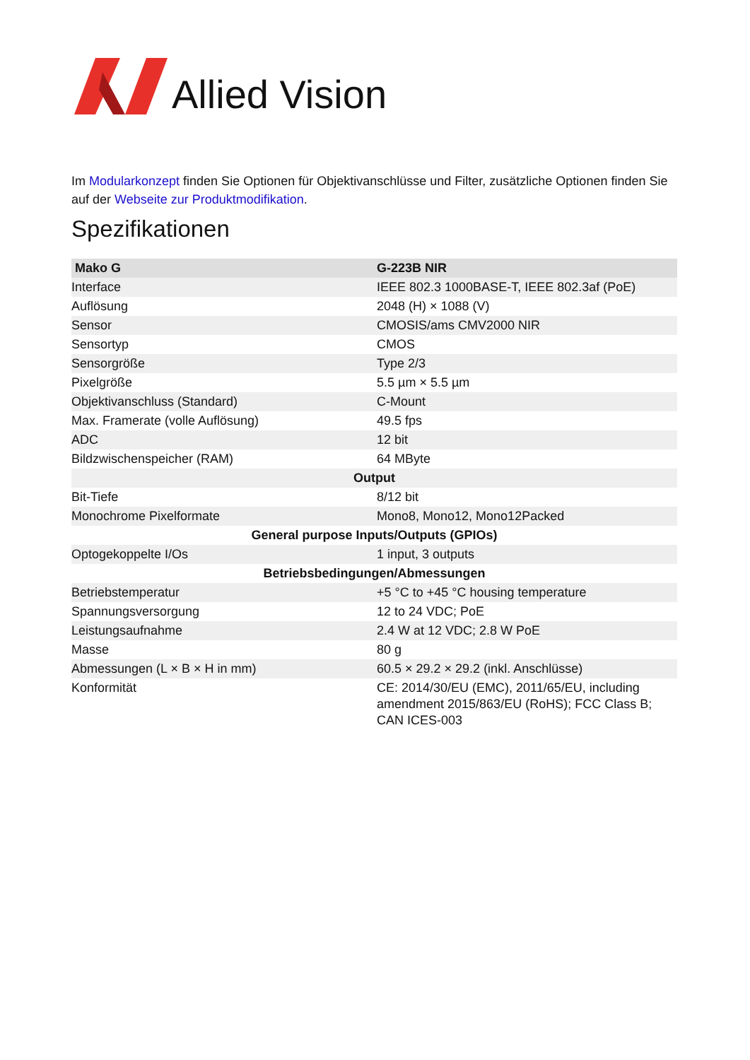Allied Vision
Im Modularkonzept finden Sie Optionen für Objektivanschlüsse und Filter, zusätzliche Optionen finden Sie auf der Webseite zur Produktmodifikation.
Spezifikationen
| Mako G | G-223B NIR |
| --- | --- |
| Interface | IEEE 802.3 1000BASE-T, IEEE 802.3af (PoE) |
| Auflösung | 2048 (H) × 1088 (V) |
| Sensor | CMOSIS/ams CMV2000 NIR |
| Sensortyp | CMOS |
| Sensorgröße | Type 2/3 |
| Pixelgröße | 5.5 µm × 5.5 µm |
| Objektivanschluss (Standard) | C-Mount |
| Max. Framerate (volle Auflösung) | 49.5 fps |
| ADC | 12 bit |
| Bildzwischenspeicher (RAM) | 64 MByte |
| Output | |
| Bit-Tiefe | 8/12 bit |
| Monochrome Pixelformate | Mono8, Mono12, Mono12Packed |
| General purpose Inputs/Outputs (GPIOs) | |
| Optogekoppelte I/Os | 1 input, 3 outputs |
| Betriebsbedingungen/Abmessungen | |
| Betriebstemperatur | +5 °C to +45 °C housing temperature |
| Spannungsversorgung | 12 to 24 VDC; PoE |
| Leistungsaufnahme | 2.4 W at 12 VDC; 2.8 W PoE |
| Masse | 80 g |
| Abmessungen (L × B × H in mm) | 60.5 × 29.2 × 29.2 (inkl. Anschlüsse) |
| Konformität | CE: 2014/30/EU (EMC), 2011/65/EU, including amendment 2015/863/EU (RoHS); FCC Class B; CAN ICES-003 |